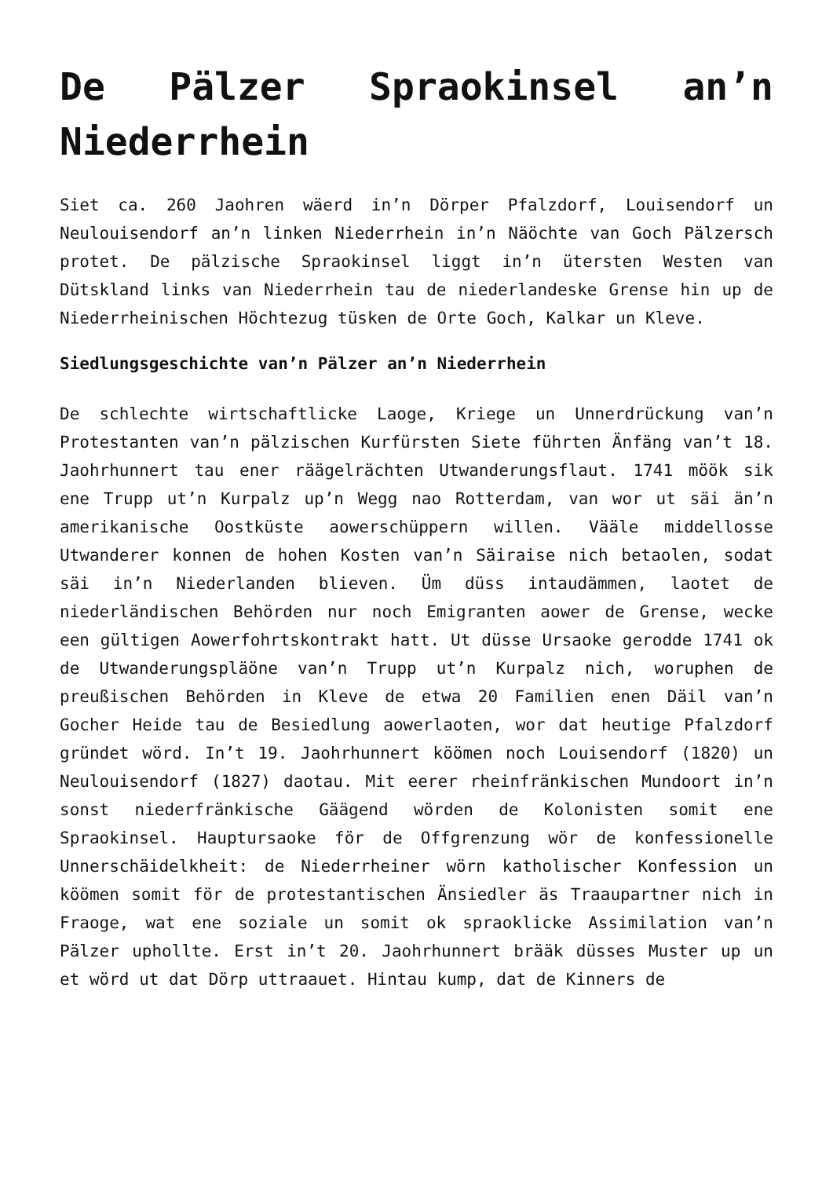De Pälzer Spraokinsel an’n Niederrhein
Siet ca. 260 Jaohren wäerd in’n Dörper Pfalzdorf, Louisendorf un Neulouisendorf an’n linken Niederrhein in’n Näöchte van Goch Pälzersch protet. De pälzische Spraokinsel liggt in’n ütersten Westen van Dütskland links van Niederrhein tau de niederlandeske Grense hin up de Niederrheinischen Höchtezug tüsken de Orte Goch, Kalkar un Kleve.
Siedlungsgeschichte van’n Pälzer an’n Niederrhein
De schlechte wirtschaftlicke Laoge, Kriege un Unnerdrückung van’n Protestanten van’n pälzischen Kurfürsten Siete führten Änfäng van’t 18. Jaohrhunnert tau ener räägelrächten Utwanderungsflaut. 1741 möök sik ene Trupp ut’n Kurpalz up’n Wegg nao Rotterdam, van wor ut säi än’n amerikanische Oostküste aowerschüppern willen. Vääle middellosse Utwanderer konnen de hohen Kosten van’n Säiraise nich betaolen, sodat säi in’n Niederlanden blieven. Üm düss intaudämmen, laotet de niederländischen Behörden nur noch Emigranten aower de Grense, wecke een gültigen Aowerfohrtskontrakt hatt. Ut düsse Ursaoke gerodde 1741 ok de Utwanderungspläöne van’n Trupp ut’n Kurpalz nich, woruphen de preußischen Behörden in Kleve de etwa 20 Familien enen Däil van’n Gocher Heide tau de Besiedlung aowerlaoten, wor dat heutige Pfalzdorf gründet wörd. In’t 19. Jaohrhunnert köömen noch Louisendorf (1820) un Neulouisendorf (1827) daotau. Mit eerer rheinfränkischen Mundoort in’n sonst niederfränkische Gäägend wörden de Kolonisten somit ene Spraokinsel. Hauptursaoke för de Offgrenzung wör de konfessionelle Unnerschäidelkheit: de Niederrheiner wörn katholischer Konfession un köömen somit för de protestantischen Änsiedler äs Traaupartner nich in Fraoge, wat ene soziale un somit ok spraoklicke Assimilation van’n Pälzer uphollte. Erst in’t 20. Jaohrhunnert brääk düsses Muster up un et wörd ut dat Dörp uttraauet. Hintau kump, dat de Kinners de